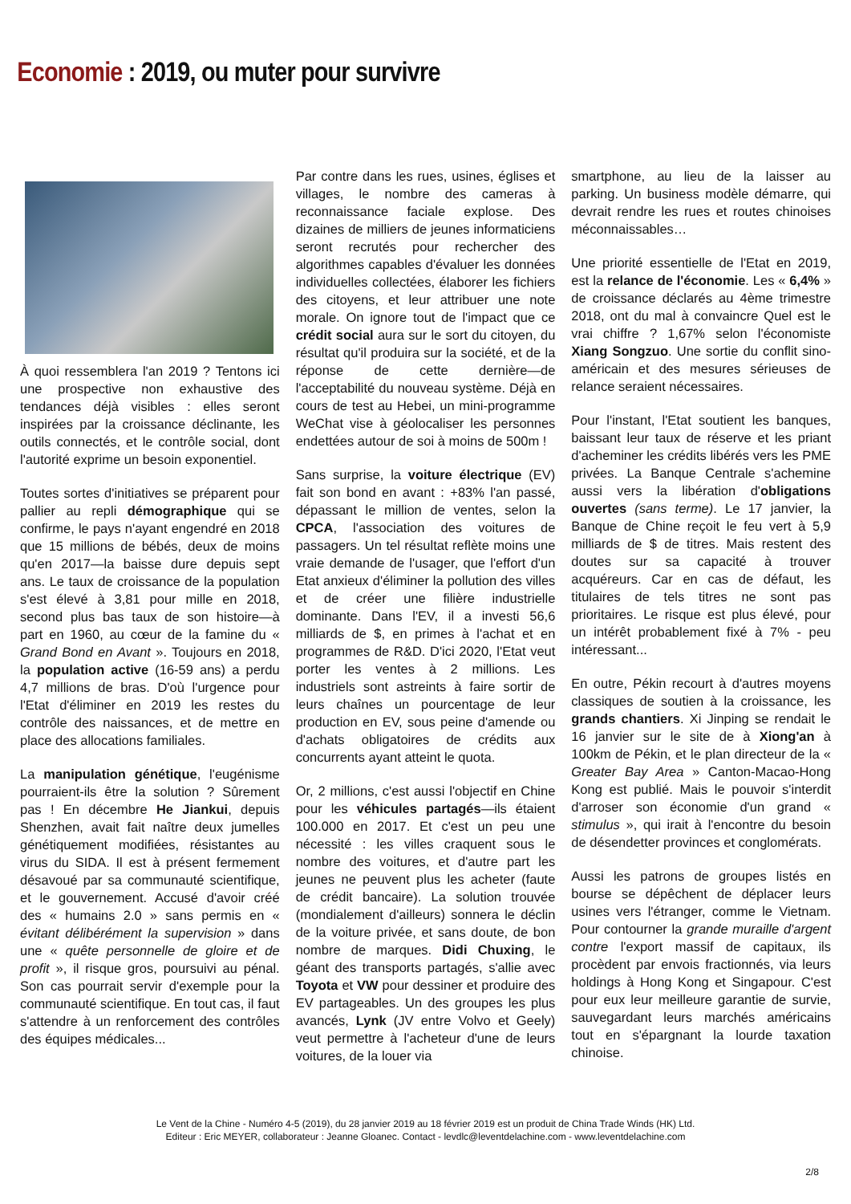Economie : 2019, ou muter pour survivre
À quoi ressemblera l'an 2019 ? Tentons ici une prospective non exhaustive des tendances déjà visibles : elles seront inspirées par la croissance déclinante, les outils connectés, et le contrôle social, dont l'autorité exprime un besoin exponentiel.
Toutes sortes d'initiatives se préparent pour pallier au repli démographique qui se confirme, le pays n'ayant engendré en 2018 que 15 millions de bébés, deux de moins qu'en 2017—la baisse dure depuis sept ans. Le taux de croissance de la population s'est élevé à 3,81 pour mille en 2018, second plus bas taux de son histoire—à part en 1960, au cœur de la famine du « Grand Bond en Avant ». Toujours en 2018, la population active (16-59 ans) a perdu 4,7 millions de bras. D'où l'urgence pour l'Etat d'éliminer en 2019 les restes du contrôle des naissances, et de mettre en place des allocations familiales.
La manipulation génétique, l'eugénisme pourraient-ils être la solution ? Sûrement pas ! En décembre He Jiankui, depuis Shenzhen, avait fait naître deux jumelles génétiquement modifiées, résistantes au virus du SIDA. Il est à présent fermement désavoué par sa communauté scientifique, et le gouvernement. Accusé d'avoir créé des « humains 2.0 » sans permis en « évitant délibérément la supervision » dans une « quête personnelle de gloire et de profit », il risque gros, poursuivi au pénal. Son cas pourrait servir d'exemple pour la communauté scientifique. En tout cas, il faut s'attendre à un renforcement des contrôles des équipes médicales...
Par contre dans les rues, usines, églises et villages, le nombre des cameras à reconnaissance faciale explose. Des dizaines de milliers de jeunes informaticiens seront recrutés pour rechercher des algorithmes capables d'évaluer les données individuelles collectées, élaborer les fichiers des citoyens, et leur attribuer une note morale. On ignore tout de l'impact que ce crédit social aura sur le sort du citoyen, du résultat qu'il produira sur la société, et de la réponse de cette dernière—de l'acceptabilité du nouveau système. Déjà en cours de test au Hebei, un mini-programme WeChat vise à géolocaliser les personnes endettées autour de soi à moins de 500m !
Sans surprise, la voiture électrique (EV) fait son bond en avant : +83% l'an passé, dépassant le million de ventes, selon la CPCA, l'association des voitures de passagers. Un tel résultat reflète moins une vraie demande de l'usager, que l'effort d'un Etat anxieux d'éliminer la pollution des villes et de créer une filière industrielle dominante. Dans l'EV, il a investi 56,6 milliards de $, en primes à l'achat et en programmes de R&D. D'ici 2020, l'Etat veut porter les ventes à 2 millions. Les industriels sont astreints à faire sortir de leurs chaînes un pourcentage de leur production en EV, sous peine d'amende ou d'achats obligatoires de crédits aux concurrents ayant atteint le quota.
Or, 2 millions, c'est aussi l'objectif en Chine pour les véhicules partagés—ils étaient 100.000 en 2017. Et c'est un peu une nécessité : les villes craquent sous le nombre des voitures, et d'autre part les jeunes ne peuvent plus les acheter (faute de crédit bancaire). La solution trouvée (mondialement d'ailleurs) sonnera le déclin de la voiture privée, et sans doute, de bon nombre de marques. Didi Chuxing, le géant des transports partagés, s'allie avec Toyota et VW pour dessiner et produire des EV partageables. Un des groupes les plus avancés, Lynk (JV entre Volvo et Geely) veut permettre à l'acheteur d'une de leurs voitures, de la louer via
smartphone, au lieu de la laisser au parking. Un business modèle démarre, qui devrait rendre les rues et routes chinoises méconnaissables…
Une priorité essentielle de l'Etat en 2019, est la relance de l'économie. Les « 6,4% » de croissance déclarés au 4ème trimestre 2018, ont du mal à convaincre Quel est le vrai chiffre ? 1,67% selon l'économiste Xiang Songzuo. Une sortie du conflit sino-américain et des mesures sérieuses de relance seraient nécessaires.
Pour l'instant, l'Etat soutient les banques, baissant leur taux de réserve et les priant d'acheminer les crédits libérés vers les PME privées. La Banque Centrale s'achemine aussi vers la libération d'obligations ouvertes (sans terme). Le 17 janvier, la Banque de Chine reçoit le feu vert à 5,9 milliards de $ de titres. Mais restent des doutes sur sa capacité à trouver acquéreurs. Car en cas de défaut, les titulaires de tels titres ne sont pas prioritaires. Le risque est plus élevé, pour un intérêt probablement fixé à 7% - peu intéressant...
En outre, Pékin recourt à d'autres moyens classiques de soutien à la croissance, les grands chantiers. Xi Jinping se rendait le 16 janvier sur le site de à Xiong'an à 100km de Pékin, et le plan directeur de la « Greater Bay Area » Canton-Macao-Hong Kong est publié. Mais le pouvoir s'interdit d'arroser son économie d'un grand « stimulus », qui irait à l'encontre du besoin de désendetter provinces et conglomérats.
Aussi les patrons de groupes listés en bourse se dépêchent de déplacer leurs usines vers l'étranger, comme le Vietnam. Pour contourner la grande muraille d'argent contre l'export massif de capitaux, ils procèdent par envois fractionnés, via leurs holdings à Hong Kong et Singapour. C'est pour eux leur meilleure garantie de survie, sauvegardant leurs marchés américains tout en s'épargnant la lourde taxation chinoise.
Le Vent de la Chine - Numéro 4-5 (2019), du 28 janvier 2019 au 18 février 2019 est un produit de China Trade Winds (HK) Ltd.
Editeur : Eric MEYER, collaborateur : Jeanne Gloanec. Contact - levdlc@leventdelachine.com - www.leventdelachine.com
2/8